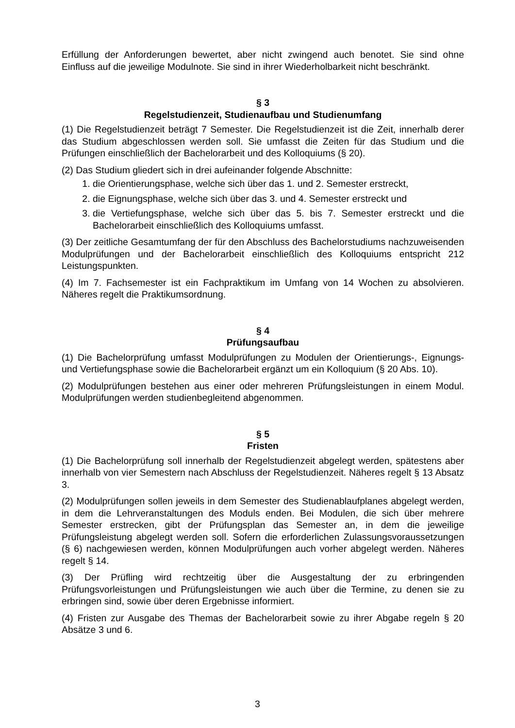Erfüllung der Anforderungen bewertet, aber nicht zwingend auch benotet. Sie sind ohne Einfluss auf die jeweilige Modulnote. Sie sind in ihrer Wiederholbarkeit nicht beschränkt.
§ 3
Regelstudienzeit, Studienaufbau und Studienumfang
(1) Die Regelstudienzeit beträgt 7 Semester. Die Regelstudienzeit ist die Zeit, innerhalb derer das Studium abgeschlossen werden soll. Sie umfasst die Zeiten für das Studium und die Prüfungen einschließlich der Bachelorarbeit und des Kolloquiums (§ 20).
(2) Das Studium gliedert sich in drei aufeinander folgende Abschnitte:
1. die Orientierungsphase, welche sich über das 1. und 2. Semester erstreckt,
2. die Eignungsphase, welche sich über das 3. und 4. Semester erstreckt und
3. die Vertiefungsphase, welche sich über das 5. bis 7. Semester erstreckt und die Bachelorarbeit einschließlich des Kolloquiums umfasst.
(3) Der zeitliche Gesamtumfang der für den Abschluss des Bachelorstudiums nachzuweisenden Modulprüfungen und der Bachelorarbeit einschließlich des Kolloquiums entspricht 212 Leistungspunkten.
(4) Im 7. Fachsemester ist ein Fachpraktikum im Umfang von 14 Wochen zu absolvieren. Näheres regelt die Praktikumsordnung.
§ 4
Prüfungsaufbau
(1) Die Bachelorprüfung umfasst Modulprüfungen zu Modulen der Orientierungs-, Eignungs- und Vertiefungsphase sowie die Bachelorarbeit ergänzt um ein Kolloquium (§ 20 Abs. 10).
(2) Modulprüfungen bestehen aus einer oder mehreren Prüfungsleistungen in einem Modul. Modulprüfungen werden studienbegleitend abgenommen.
§ 5
Fristen
(1) Die Bachelorprüfung soll innerhalb der Regelstudienzeit abgelegt werden, spätestens aber innerhalb von vier Semestern nach Abschluss der Regelstudienzeit. Näheres regelt § 13 Absatz 3.
(2) Modulprüfungen sollen jeweils in dem Semester des Studienablaufplanes abgelegt werden, in dem die Lehrveranstaltungen des Moduls enden. Bei Modulen, die sich über mehrere Semester erstrecken, gibt der Prüfungsplan das Semester an, in dem die jeweilige Prüfungsleistung abgelegt werden soll. Sofern die erforderlichen Zulassungsvoraussetzungen (§ 6) nachgewiesen werden, können Modulprüfungen auch vorher abgelegt werden. Näheres regelt § 14.
(3) Der Prüfling wird rechtzeitig über die Ausgestaltung der zu erbringenden Prüfungsvorleistungen und Prüfungsleistungen wie auch über die Termine, zu denen sie zu erbringen sind, sowie über deren Ergebnisse informiert.
(4) Fristen zur Ausgabe des Themas der Bachelorarbeit sowie zu ihrer Abgabe regeln § 20 Absätze 3 und 6.
3